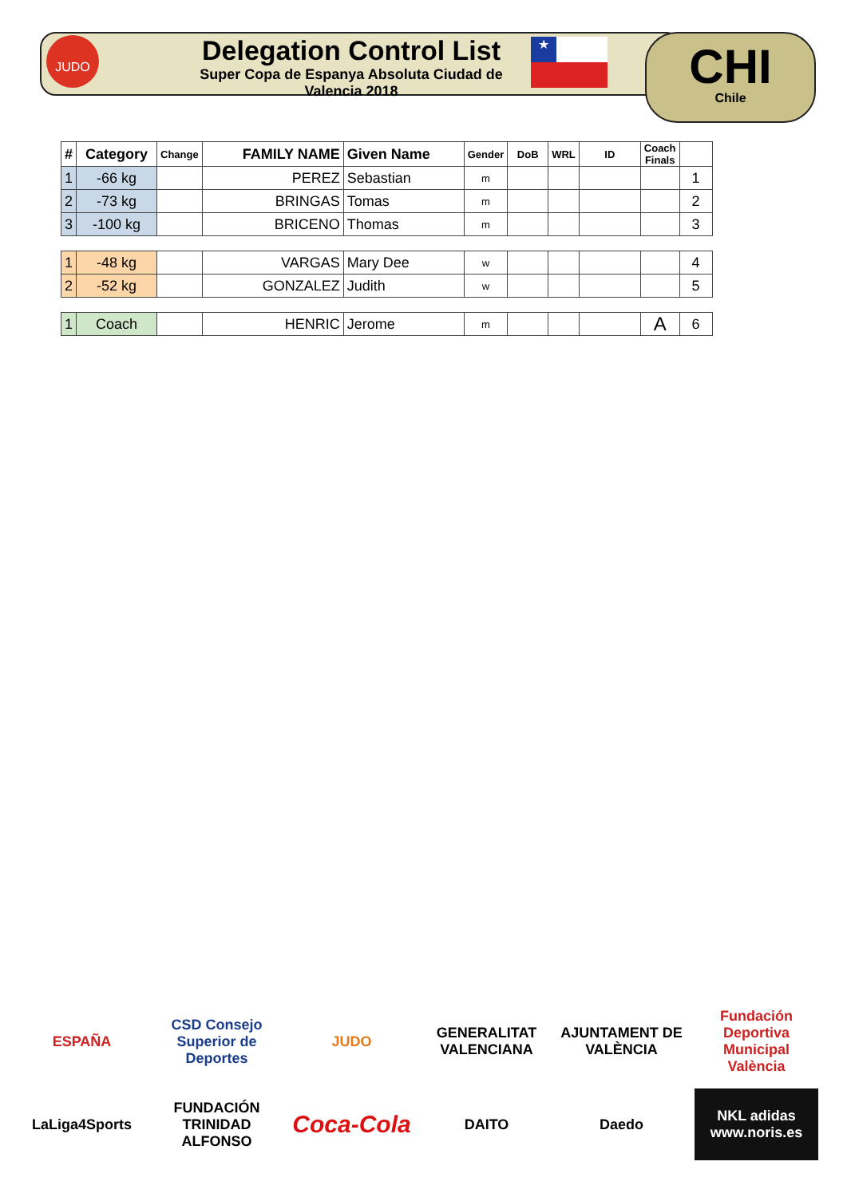JUDO
Delegation Control List
Super Copa de Espanya Absoluta Ciudad de Valencia 2018
★ CHI
Chile
| # | Category | Change | FAMILY NAME | Given Name | Gender | DoB | WRL | ID | Coach Finals | |
| --- | --- | --- | --- | --- | --- | --- | --- | --- | --- | --- |
| 1 | -66 kg | | PEREZ | Sebastian | m | | | | | 1 |
| 2 | -73 kg | | BRINGAS | Tomas | m | | | | | 2 |
| 3 | -100 kg | | BRICENO | Thomas | m | | | | | 3 |
| 1 | -48 kg | | VARGAS | Mary Dee | w | | | | | 4 |
| 2 | -52 kg | | GONZALEZ | Judith | w | | | | | 5 |
| 1 | Coach | | HENRIC | Jerome | m | | | | A | 6 |
ESPAÑA
CSD Consejo Superior de Deportes
JUDO
GENERALITAT VALENCIANA
AJUNTAMENT DE VALÈNCIA
Fundación Deportiva Municipal València
LaLiga4Sports
FUNDACIÓN TRINIDAD ALFONSO
Coca-Cola
DAITO
Daedo
NKL adidas www.noris.es